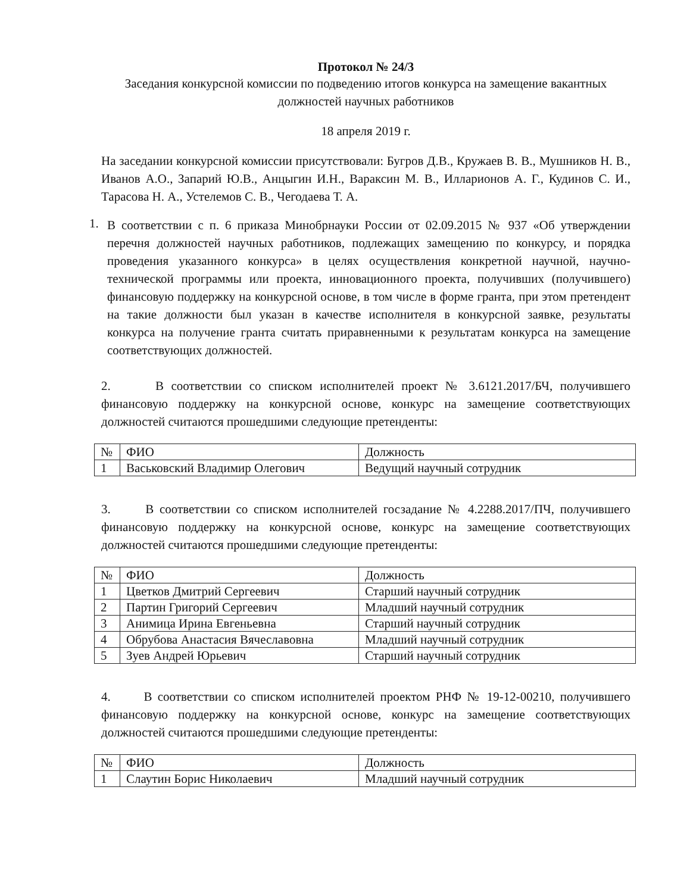Протокол № 24/3
Заседания конкурсной комиссии по подведению итогов конкурса на замещение вакантных должностей научных работников
18 апреля 2019 г.
На заседании конкурсной комиссии присутствовали: Бугров Д.В., Кружаев В. В., Мушников Н. В., Иванов А.О., Запарий Ю.В., Анцыгин И.Н., Вараксин М. В., Илларионов А. Г., Кудинов С. И., Тарасова Н. А., Устелемов С. В., Чегодаева Т. А.
1.
В соответствии с п. 6 приказа Минобрнауки России от 02.09.2015 № 937 «Об утверждении перечня должностей научных работников, подлежащих замещению по конкурсу, и порядка проведения указанного конкурса» в целях осуществления конкретной научной, научно-технической программы или проекта, инновационного проекта, получивших (получившего) финансовую поддержку на конкурсной основе, в том числе в форме гранта, при этом претендент на такие должности был указан в качестве исполнителя в конкурсной заявке, результаты конкурса на получение гранта считать приравненными к результатам конкурса на замещение соответствующих должностей.
2. В соответствии со списком исполнителей проект № 3.6121.2017/БЧ, получившего финансовую поддержку на конкурсной основе, конкурс на замещение соответствующих должностей считаются прошедшими следующие претенденты:
| № | ФИО | Должность |
| 1 | Васьковский Владимир Олегович | Ведущий научный сотрудник |
3. В соответствии со списком исполнителей госзадание № 4.2288.2017/ПЧ, получившего финансовую поддержку на конкурсной основе, конкурс на замещение соответствующих должностей считаются прошедшими следующие претенденты:
| № | ФИО | Должность |
| 1 | Цветков Дмитрий Сергеевич | Старший научный сотрудник |
| 2 | Партин Григорий Сергеевич | Младший научный сотрудник |
| 3 | Анимица Ирина Евгеньевна | Старший научный сотрудник |
| 4 | Обрубова Анастасия Вячеславовна | Младший научный сотрудник |
| 5 | Зуев Андрей Юрьевич | Старший научный сотрудник |
4. В соответствии со списком исполнителей проектом РНФ № 19-12-00210, получившего финансовую поддержку на конкурсной основе, конкурс на замещение соответствующих должностей считаются прошедшими следующие претенденты:
| № | ФИО | Должность |
| 1 | Слаутин Борис Николаевич | Младший научный сотрудник |